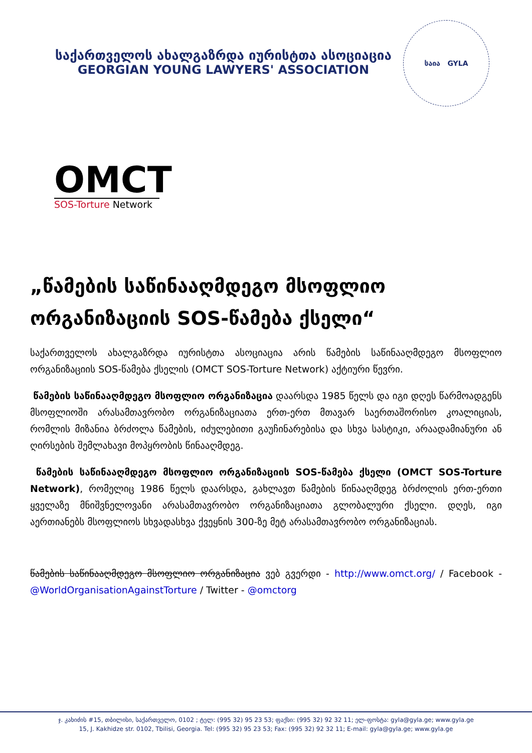საქართველოს ახალგაზრდა იურისტთა ასოციაცია
GEORGIAN YOUNG LAWYERS' ASSOCIATION
საია GYLA
OMCT
SOS-Torture Network
„წამების საწინააღმდეგო მსოფლიო ორგანიზაციის SOS-წამება ქსელი“
საქართველოს ახალგაზრდა იურისტთა ასოციაცია არის წამების საწინააღმდეგო მსოფლიო ორგანიზაციის SOS-წამება ქსელის (OMCT SOS-Torture Network) აქტიური წევრი.
წამების საწინააღმდეგო მსოფლიო ორგანიზაცია დაარსდა 1985 წელს და იგი დღეს წარმოადგენს მსოფლიოში არასამთავრობო ორგანიზაციათა ერთ-ერთ მთავარ საერთაშორისო კოალიციას, რომლის მიზანია ბრძოლა წამების, იძულებითი გაუჩინარებისა და სხვა სასტიკი, არაადამიანური ან ღირსების შემლახავი მოპყრობის წინააღმდეგ.
წამების საწინააღმდეგო მსოფლიო ორგანიზაციის SOS-წამება ქსელი (OMCT SOS-Torture Network), რომელიც 1986 წელს დაარსდა, გახლავთ წამების წინააღმდეგ ბრძოლის ერთ-ერთი ყველაზე მნიშვნელოვანი არასამთავრობო ორგანიზაციათა გლობალური ქსელი. დღეს, იგი აერთიანებს მსოფლიოს სხვადასხვა ქვეყნის 300-ზე მეტ არასამთავრობო ორგანიზაციას.
წამების საწინააღმდეგო მსოფლიო ორგანიზაცია ვებ გვერდი - http://www.omct.org/ / Facebook - @WorldOrganisationAgainstTorture / Twitter - @omctorg
ჯ. კახიძის #15, თბილისი, საქართველო, 0102 ; ტელ: (995 32) 95 23 53; ფაქსი: (995 32) 92 32 11; ელ-ფოსტა: gyla@gyla.ge; www.gyla.ge
15, J. Kakhidze str. 0102, Tbilisi, Georgia. Tel: (995 32) 95 23 53; Fax: (995 32) 92 32 11; E-mail: gyla@gyla.ge; www.gyla.ge